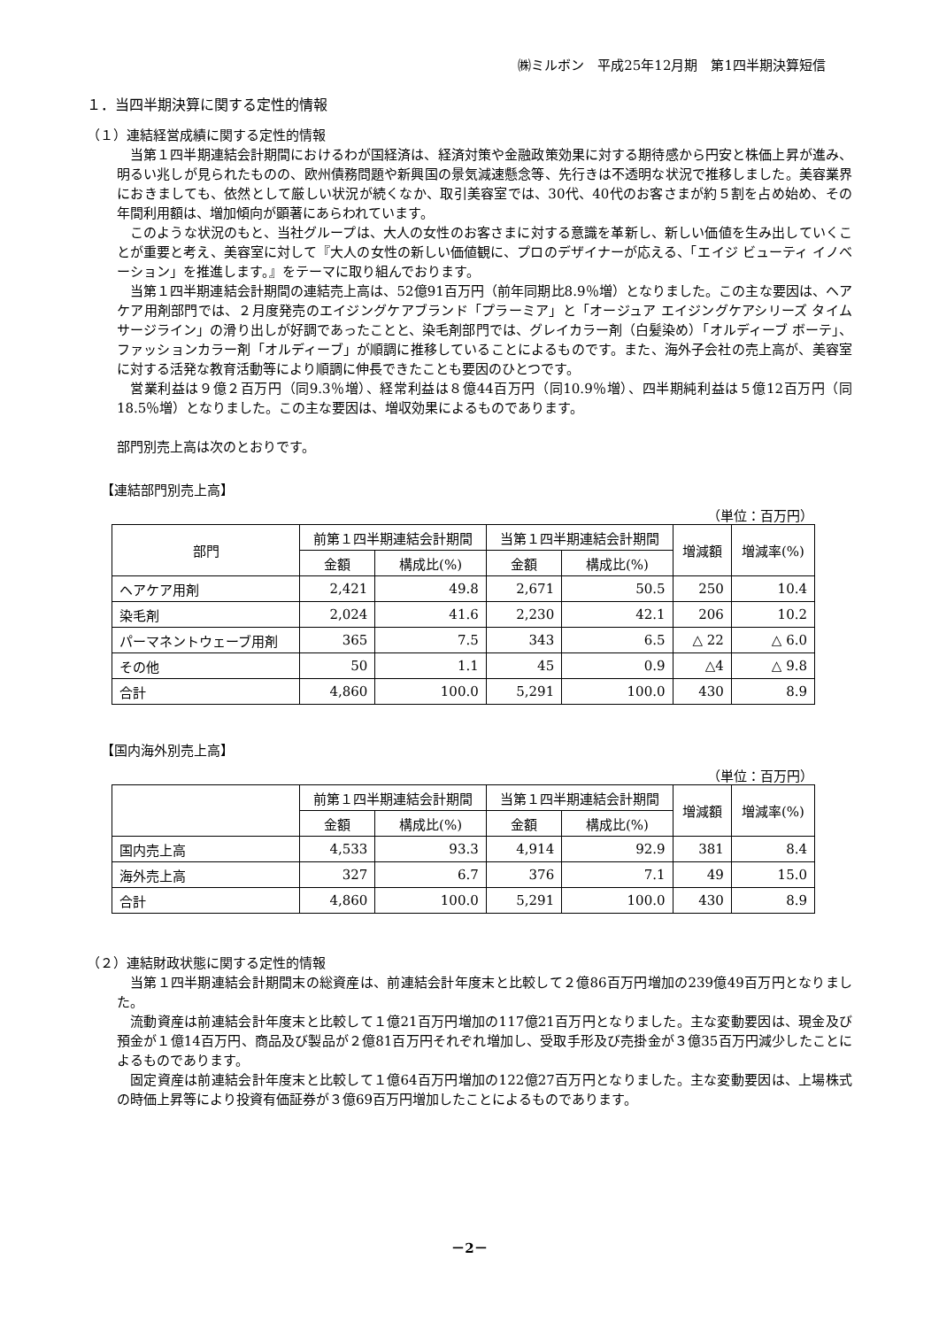㈱ミルボン　平成25年12月期　第1四半期決算短信
１．当四半期決算に関する定性的情報
（１）連結経営成績に関する定性的情報
当第１四半期連結会計期間におけるわが国経済は、経済対策や金融政策効果に対する期待感から円安と株価上昇が進み、明るい兆しが見られたものの、欧州債務問題や新興国の景気減速懸念等、先行きは不透明な状況で推移しました。美容業界におきましても、依然として厳しい状況が続くなか、取引美容室では、30代、40代のお客さまが約５割を占め始め、その年間利用額は、増加傾向が顕著にあらわれています。
このような状況のもと、当社グループは、大人の女性のお客さまに対する意識を革新し、新しい価値を生み出していくことが重要と考え、美容室に対して『大人の女性の新しい価値観に、プロのデザイナーが応える、「エイジ ビューティ イノベーション」を推進します。』をテーマに取り組んでおります。
当第１四半期連結会計期間の連結売上高は、52億91百万円（前年同期比8.9％増）となりました。この主な要因は、ヘアケア用剤部門では、２月度発売のエイジングケアブランド「プラーミア」と「オージュア エイジングケアシリーズ タイムサージライン」の滑り出しが好調であったことと、染毛剤部門では、グレイカラー剤（白髪染め）「オルディーブ ボーテ」、ファッションカラー剤「オルディーブ」が順調に推移していることによるものです。また、海外子会社の売上高が、美容室に対する活発な教育活動等により順調に伸長できたことも要因のひとつです。
営業利益は９億２百万円（同9.3％増）、経常利益は８億44百万円（同10.9％増）、四半期純利益は５億12百万円（同18.5％増）となりました。この主な要因は、増収効果によるものであります。
部門別売上高は次のとおりです。
【連結部門別売上高】
（単位：百万円）
| 部門 | 前第１四半期連結会計期間 | | 当第１四半期連結会計期間 | | 増減額 | 増減率(%) |
| --- | --- | --- | --- | --- | --- | --- |
| | 金額 | 構成比(%) | 金額 | 構成比(%) | | |
| ヘアケア用剤 | 2,421 | 49.8 | 2,671 | 50.5 | 250 | 10.4 |
| 染毛剤 | 2,024 | 41.6 | 2,230 | 42.1 | 206 | 10.2 |
| パーマネントウェーブ用剤 | 365 | 7.5 | 343 | 6.5 | △ 22 | △ 6.0 |
| その他 | 50 | 1.1 | 45 | 0.9 | △4 | △ 9.8 |
| 合計 | 4,860 | 100.0 | 5,291 | 100.0 | 430 | 8.9 |
【国内海外別売上高】
（単位：百万円）
| | 前第１四半期連結会計期間 | | 当第１四半期連結会計期間 | | 増減額 | 増減率(%) |
| --- | --- | --- | --- | --- | --- | --- |
| | 金額 | 構成比(%) | 金額 | 構成比(%) | | |
| 国内売上高 | 4,533 | 93.3 | 4,914 | 92.9 | 381 | 8.4 |
| 海外売上高 | 327 | 6.7 | 376 | 7.1 | 49 | 15.0 |
| 合計 | 4,860 | 100.0 | 5,291 | 100.0 | 430 | 8.9 |
（２）連結財政状態に関する定性的情報
当第１四半期連結会計期間末の総資産は、前連結会計年度末と比較して２億86百万円増加の239億49百万円となりました。
流動資産は前連結会計年度末と比較して１億21百万円増加の117億21百万円となりました。主な変動要因は、現金及び預金が１億14百万円、商品及び製品が２億81百万円それぞれ増加し、受取手形及び売掛金が３億35百万円減少したことによるものであります。
固定資産は前連結会計年度末と比較して１億64百万円増加の122億27百万円となりました。主な変動要因は、上場株式の時価上昇等により投資有価証券が３億69百万円増加したことによるものであります。
－2－